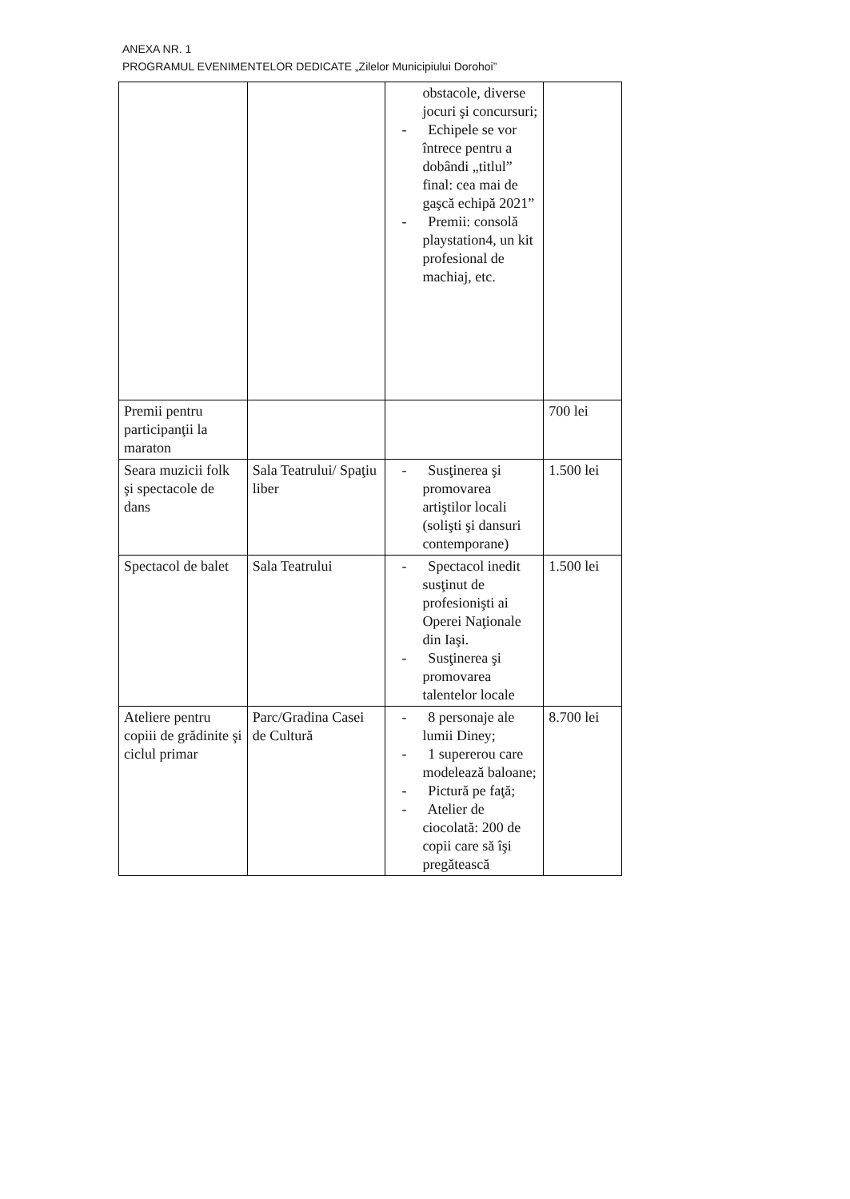ANEXA NR. 1
PROGRAMUL EVENIMENTELOR DEDICATE „Zilelor Municipiului Dorohoi”
| | | obstacole, diverse jocuri şi concursuri; - Echipele se vor întrece pentru a dobândi „titlul” final: cea mai de gaşcă echipă 2021” - Premii: consolă playstation4, un kit profesional de machiaj, etc. | |
| Premii pentru participanţii la maraton | | | 700 lei |
| Seara muzicii folk şi spectacole de dans | Sala Teatrului/ Spaţiu liber | - Susţinerea şi promovarea artiştilor locali (solişti şi dansuri contemporane) | 1.500 lei |
| Spectacol de balet | Sala Teatrului | - Spectacol inedit susţinut de profesionişti ai Operei Naţionale din Iaşi. - Susţinerea şi promovarea talentelor locale | 1.500 lei |
| Ateliere pentru copiii de grădinite şi ciclul primar | Parc/Gradina Casei de Cultură | - 8 personaje ale lumii Diney; - 1 supererou care modelează baloane; - Pictură pe faţă; - Atelier de ciocolată: 200 de copii care să îşi pregătească | 8.700 lei |